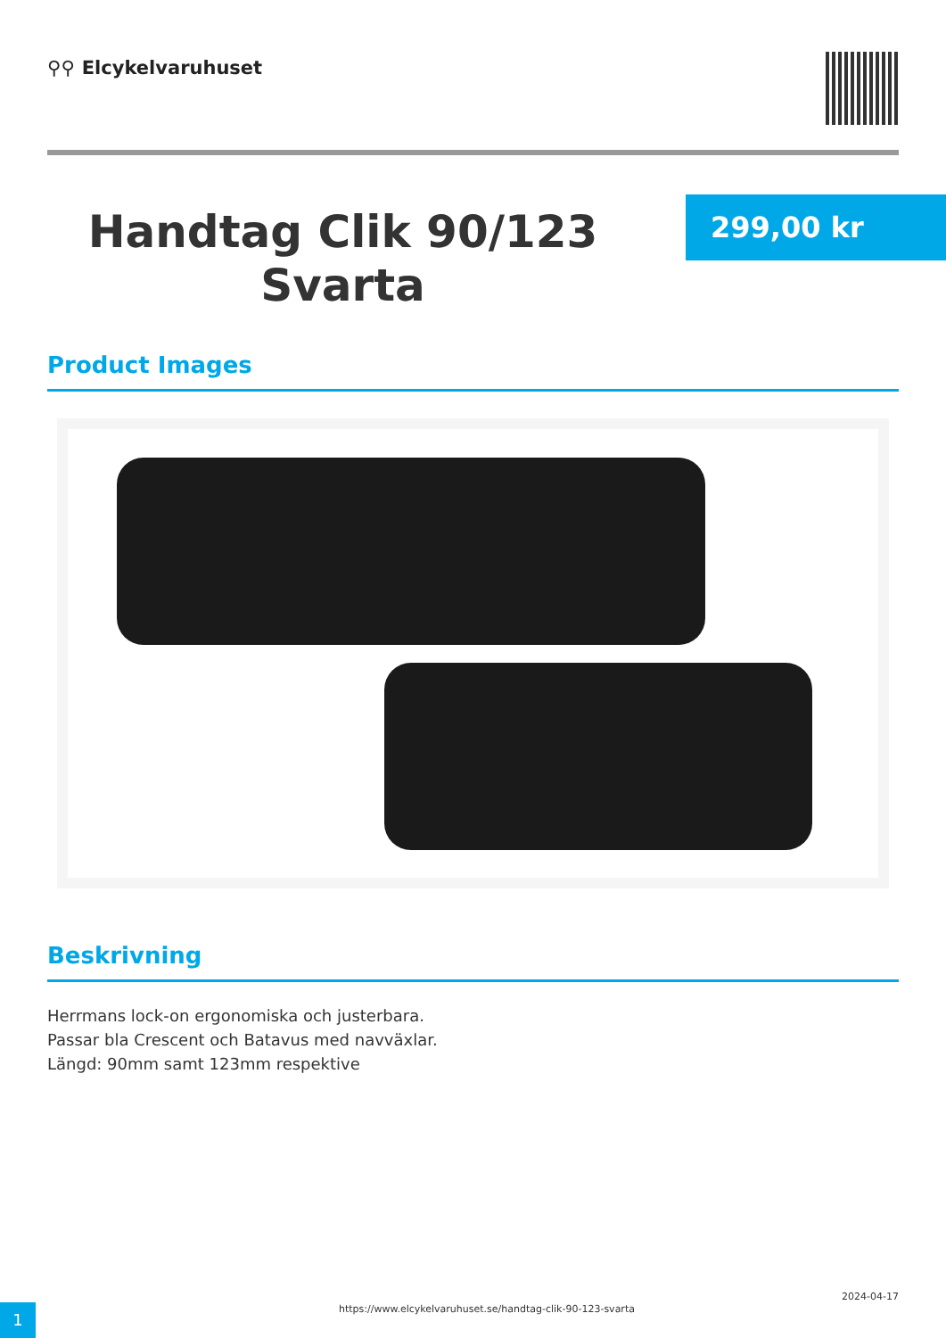⚲⚲ Elcykelvaruhuset
Handtag Clik 90/123 Svarta
299,00 kr
Product Images
Beskrivning
Herrmans lock-on ergonomiska och justerbara.
Passar bla Crescent och Batavus med navväxlar.
Längd: 90mm samt 123mm respektive
1
https://www.elcykelvaruhuset.se/handtag-clik-90-123-svarta
2024-04-17